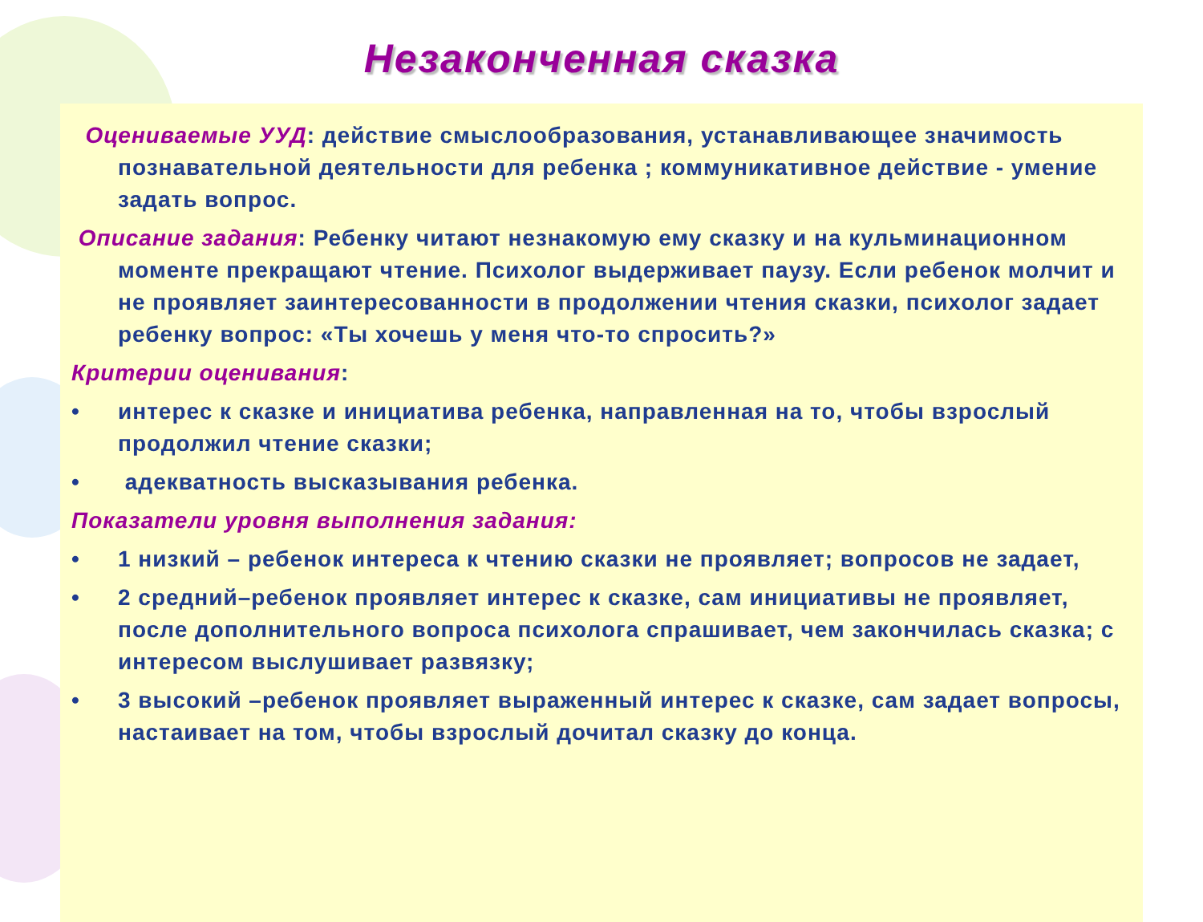Незаконченная сказка
Оцениваемые УУД: действие смыслообразования, устанавливающее значимость познавательной деятельности для ребенка ; коммуникативное действие - умение задать вопрос.
Описание задания: Ребенку читают незнакомую ему сказку и на кульминационном моменте прекращают чтение. Психолог выдерживает паузу. Если ребенок молчит и не проявляет заинтересованности в продолжении чтения сказки, психолог задает ребенку вопрос: «Ты хочешь у меня что-то спросить?»
Критерии оценивания:
• интерес к сказке и инициатива ребенка, направленная на то, чтобы взрослый продолжил чтение сказки;
• адекватность высказывания ребенка.
Показатели уровня выполнения задания:
• 1 низкий – ребенок интереса к чтению сказки не проявляет; вопросов не задает,
• 2 средний–ребенок проявляет интерес к сказке, сам инициативы не проявляет, после дополнительного вопроса психолога спрашивает, чем закончилась сказка; с интересом выслушивает развязку;
• 3 высокий –ребенок проявляет выраженный интерес к сказке, сам задает вопросы, настаивает на том, чтобы взрослый дочитал сказку до конца.